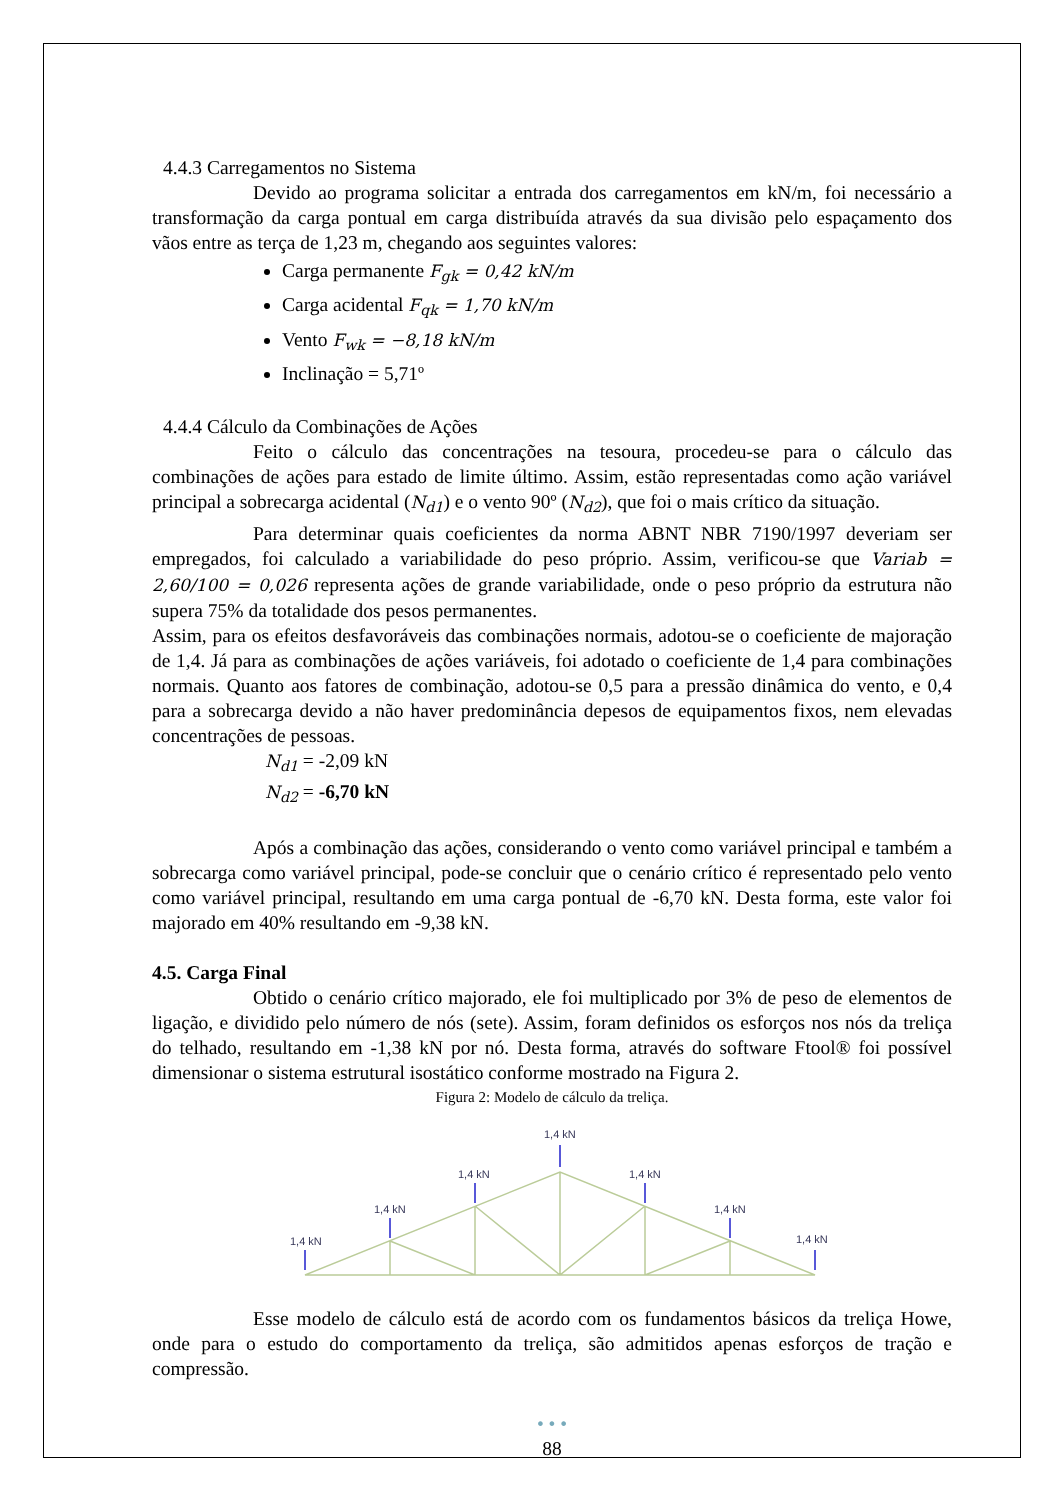4.4.3 Carregamentos no Sistema
Devido ao programa solicitar a entrada dos carregamentos em kN/m, foi necessário a transformação da carga pontual em carga distribuída através da sua divisão pelo espaçamento dos vãos entre as terça de 1,23 m, chegando aos seguintes valores:
Carga permanente F<sub>gk</sub> = 0,42 kN/m
Carga acidental F<sub>qk</sub> = 1,70 kN/m
Vento F<sub>wk</sub> = −8,18 kN/m
Inclinação = 5,71º
4.4.4 Cálculo da Combinações de Ações
Feito o cálculo das concentrações na tesoura, procedeu-se para o cálculo das combinações de ações para estado de limite último. Assim, estão representadas como ação variável principal a sobrecarga acidental (N<sub>d1</sub>) e o vento 90º (N<sub>d2</sub>), que foi o mais crítico da situação.
Para determinar quais coeficientes da norma ABNT NBR 7190/1997 deveriam ser empregados, foi calculado a variabilidade do peso próprio. Assim, verificou-se que Variab = 2,60/100 = 0,026 representa ações de grande variabilidade, onde o peso próprio da estrutura não supera 75% da totalidade dos pesos permanentes.
Assim, para os efeitos desfavoráveis das combinações normais, adotou-se o coeficiente de majoração de 1,4. Já para as combinações de ações variáveis, foi adotado o coeficiente de 1,4 para combinações normais. Quanto aos fatores de combinação, adotou-se 0,5 para a pressão dinâmica do vento, e 0,4 para a sobrecarga devido a não haver predominância depesos de equipamentos fixos, nem elevadas concentrações de pessoas.
N<sub>d1</sub> = -2,09 kN
N<sub>d2</sub> = -6,70 kN
Após a combinação das ações, considerando o vento como variável principal e também a sobrecarga como variável principal, pode-se concluir que o cenário crítico é representado pelo vento como variável principal, resultando em uma carga pontual de -6,70 kN. Desta forma, este valor foi majorado em 40% resultando em -9,38 kN.
4.5. Carga Final
Obtido o cenário crítico majorado, ele foi multiplicado por 3% de peso de elementos de ligação, e dividido pelo número de nós (sete). Assim, foram definidos os esforços nos nós da treliça do telhado, resultando em -1,38 kN por nó. Desta forma, através do software Ftool® foi possível dimensionar o sistema estrutural isostático conforme mostrado na Figura 2.
Figura 2: Modelo de cálculo da treliça.
1,4 kN
1,4 kN
1,4 kN
1,4 kN
1,4 kN
1,4 kN
1,4 kN
Esse modelo de cálculo está de acordo com os fundamentos básicos da treliça Howe, onde para o estudo do comportamento da treliça, são admitidos apenas esforços de tração e compressão.
• • •
88